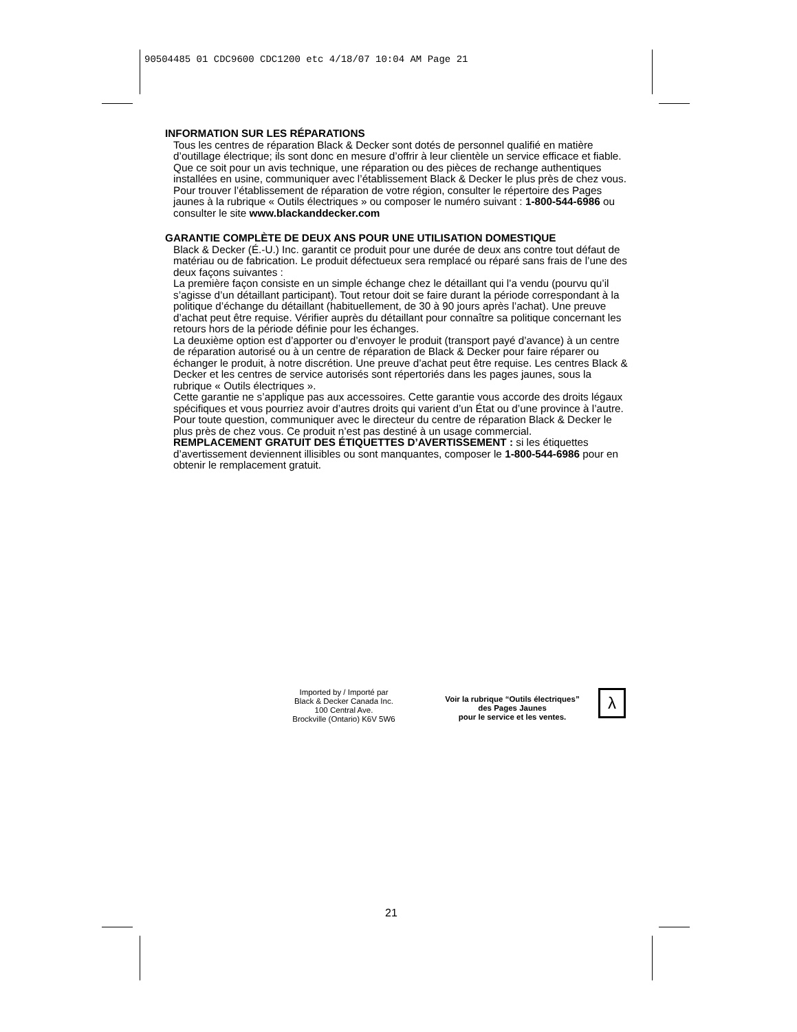90504485 01 CDC9600 CDC1200 etc 4/18/07 10:04 AM Page 21
INFORMATION SUR LES RÉPARATIONS
Tous les centres de réparation Black & Decker sont dotés de personnel qualifié en matière d’outillage électrique; ils sont donc en mesure d’offrir à leur clientèle un service efficace et fiable. Que ce soit pour un avis technique, une réparation ou des pièces de rechange authentiques installées en usine, communiquer avec l’établissement Black & Decker le plus près de chez vous. Pour trouver l’établissement de réparation de votre région, consulter le répertoire des Pages jaunes à la rubrique « Outils électriques » ou composer le numéro suivant : 1-800-544-6986 ou consulter le site www.blackanddecker.com
GARANTIE COMPLÈTE DE DEUX ANS POUR UNE UTILISATION DOMESTIQUE
Black & Decker (É.-U.) Inc. garantit ce produit pour une durée de deux ans contre tout défaut de matériau ou de fabrication. Le produit défectueux sera remplacé ou réparé sans frais de l’une des deux façons suivantes :
La première façon consiste en un simple échange chez le détaillant qui l’a vendu (pourvu qu’il s’agisse d’un détaillant participant). Tout retour doit se faire durant la période correspondant à la politique d’échange du détaillant (habituellement, de 30 à 90 jours après l’achat). Une preuve d’achat peut être requise. Vérifier auprès du détaillant pour connaître sa politique concernant les retours hors de la période définie pour les échanges.
La deuxième option est d’apporter ou d’envoyer le produit (transport payé d’avance) à un centre de réparation autorisé ou à un centre de réparation de Black & Decker pour faire réparer ou échanger le produit, à notre discrétion. Une preuve d’achat peut être requise. Les centres Black & Decker et les centres de service autorisés sont répertoriés dans les pages jaunes, sous la rubrique « Outils électriques ».
Cette garantie ne s’applique pas aux accessoires. Cette garantie vous accorde des droits légaux spécifiques et vous pourriez avoir d’autres droits qui varient d’un État ou d’une province à l’autre. Pour toute question, communiquer avec le directeur du centre de réparation Black & Decker le plus près de chez vous. Ce produit n’est pas destiné à un usage commercial.
REMPLACEMENT GRATUIT DES ÉTIQUETTES D’AVERTISSEMENT : si les étiquettes d’avertissement deviennent illisibles ou sont manquantes, composer le 1-800-544-6986 pour en obtenir le remplacement gratuit.
Imported by / Importé par
Black & Decker Canada Inc.
100 Central Ave.
Brockville (Ontario) K6V 5W6
Voir la rubrique “Outils électriques”
des Pages Jaunes
pour le service et les ventes.
λ
21